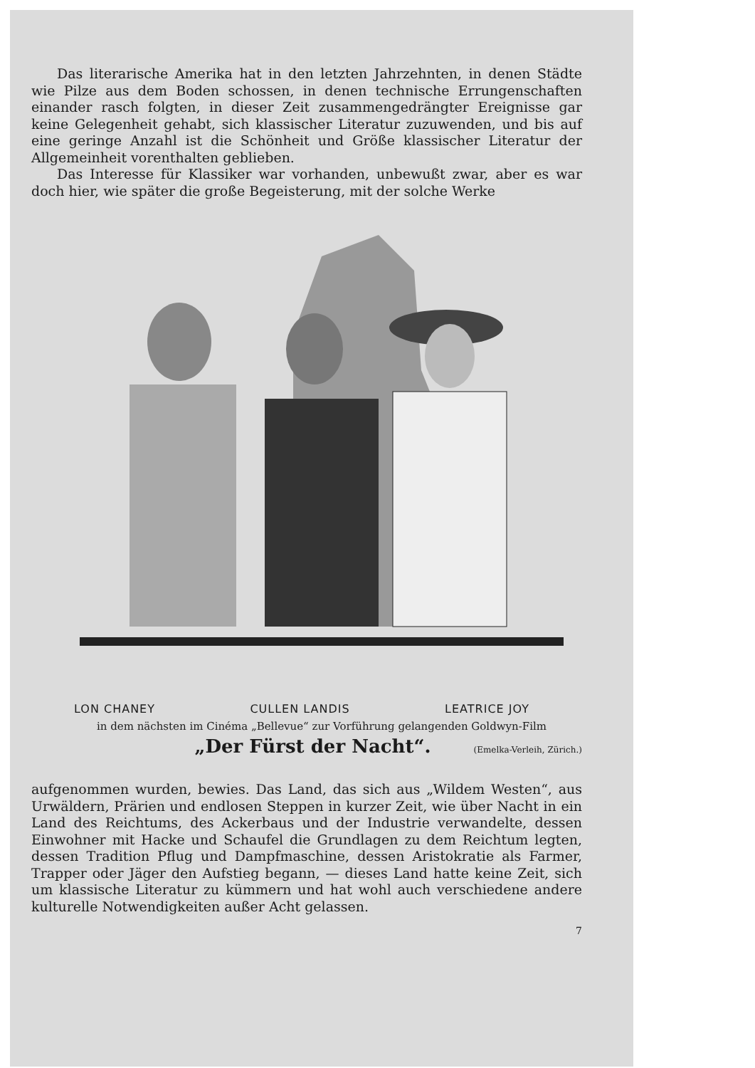Das literarische Amerika hat in den letzten Jahrzehnten, in denen Städte wie Pilze aus dem Boden schossen, in denen technische Errungenschaften einander rasch folgten, in dieser Zeit zusammengedrängter Ereignisse gar keine Gelegenheit gehabt, sich klassischer Literatur zuzuwenden, und bis auf eine geringe Anzahl ist die Schönheit und Größe klassischer Literatur der Allgemeinheit vorenthalten geblieben.
Das Interesse für Klassiker war vorhanden, unbewußt zwar, aber es war doch hier, wie später die große Begeisterung, mit der solche Werke
LON CHANEY CULLEN LANDIS LEATRICE JOY
in dem nächsten im Cinéma „Bellevue“ zur Vorführung gelangenden Goldwyn-Film
„Der Fürst der Nacht“. (Emelka-Verleih, Zürich.)
aufgenommen wurden, bewies. Das Land, das sich aus „Wildem Westen“, aus Urwäldern, Prärien und endlosen Steppen in kurzer Zeit, wie über Nacht in ein Land des Reichtums, des Ackerbaus und der Industrie verwandelte, dessen Einwohner mit Hacke und Schaufel die Grundlagen zu dem Reichtum legten, dessen Tradition Pflug und Dampfmaschine, dessen Aristokratie als Farmer, Trapper oder Jäger den Aufstieg begann, — dieses Land hatte keine Zeit, sich um klassische Literatur zu kümmern und hat wohl auch verschiedene andere kulturelle Notwendigkeiten außer Acht gelassen.
7